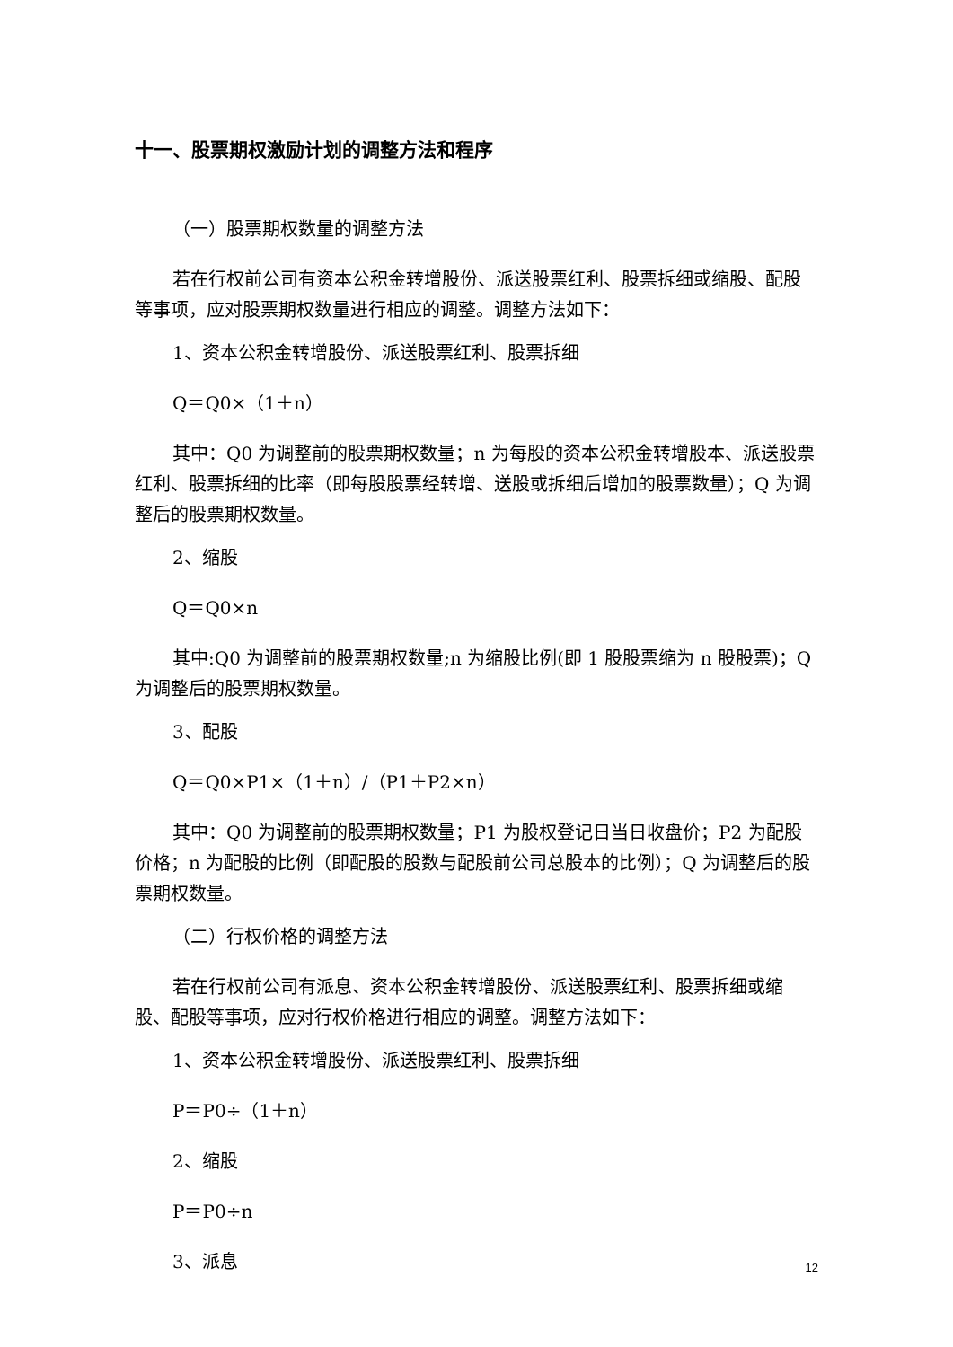十一、股票期权激励计划的调整方法和程序
（一）股票期权数量的调整方法
若在行权前公司有资本公积金转增股份、派送股票红利、股票拆细或缩股、配股等事项，应对股票期权数量进行相应的调整。调整方法如下：
1、资本公积金转增股份、派送股票红利、股票拆细
Q＝Q0×（1＋n）
其中：Q0 为调整前的股票期权数量；n 为每股的资本公积金转增股本、派送股票红利、股票拆细的比率（即每股股票经转增、送股或拆细后增加的股票数量）；Q 为调整后的股票期权数量。
2、缩股
Q＝Q0×n
其中:Q0 为调整前的股票期权数量;n 为缩股比例(即 1 股股票缩为 n 股股票)；Q 为调整后的股票期权数量。
3、配股
Q＝Q0×P1×（1＋n）/（P1＋P2×n）
其中：Q0 为调整前的股票期权数量；P1 为股权登记日当日收盘价；P2 为配股价格；n 为配股的比例（即配股的股数与配股前公司总股本的比例）；Q 为调整后的股票期权数量。
（二）行权价格的调整方法
若在行权前公司有派息、资本公积金转增股份、派送股票红利、股票拆细或缩股、配股等事项，应对行权价格进行相应的调整。调整方法如下：
1、资本公积金转增股份、派送股票红利、股票拆细
P＝P0÷（1＋n）
2、缩股
P＝P0÷n
3、派息
12